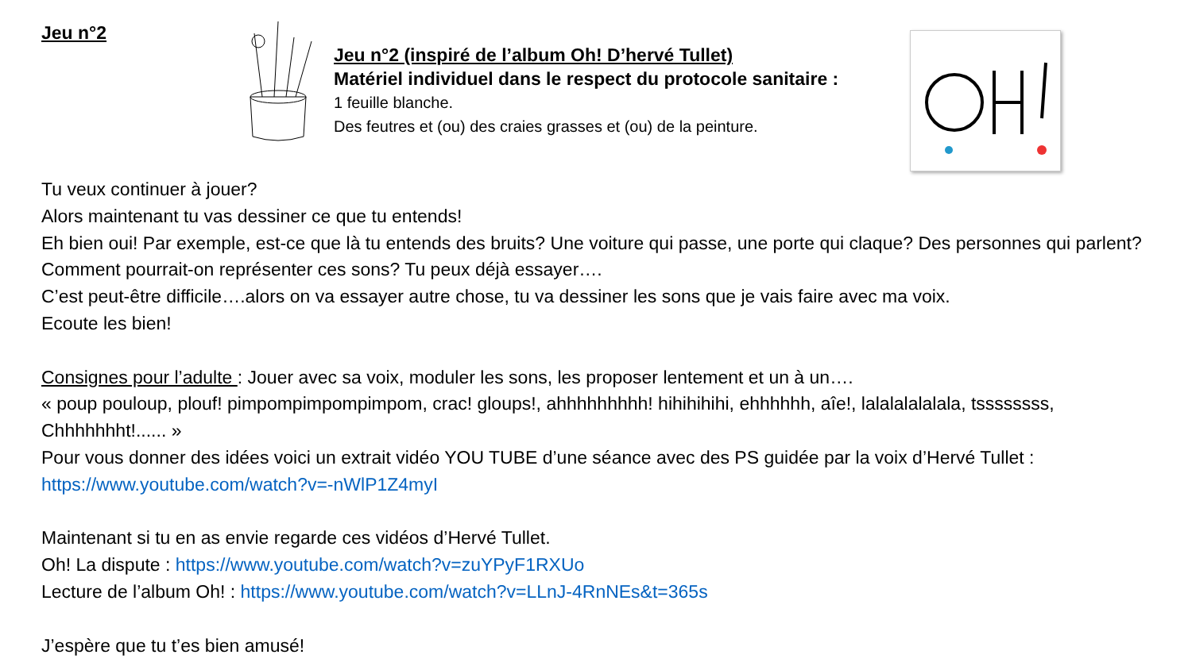Jeu n°2
Jeu n°2 (inspiré de l’album Oh! D’hervé Tullet)
Matériel individuel dans le respect du protocole sanitaire :
1 feuille blanche.
Des feutres et (ou) des craies grasses et (ou) de la peinture.
Tu veux continuer à jouer?
Alors maintenant tu vas dessiner ce que tu entends!
Eh bien oui! Par exemple, est-ce que là tu entends des bruits? Une voiture qui passe, une porte qui claque? Des personnes qui parlent? Comment pourrait-on représenter ces sons? Tu peux déjà essayer….
C’est peut-être difficile….alors on va essayer autre chose, tu va dessiner les sons que je vais faire avec ma voix.
Ecoute les bien!
Consignes pour l’adulte : Jouer avec sa voix, moduler les sons, les proposer lentement et un à un….
« poup pouloup, plouf! pimpompimpompimpom, crac! gloups!, ahhhhhhhhh! hihihihihi, ehhhhhh, aîe!, lalalalalalala, tssssssss, Chhhhhhht!...... »
Pour vous donner des idées voici un extrait vidéo YOU TUBE d’une séance avec des PS guidée par la voix d’Hervé Tullet : https://www.youtube.com/watch?v=-nWlP1Z4myI
Maintenant si tu en as envie regarde ces vidéos d’Hervé Tullet.
Oh! La dispute : https://www.youtube.com/watch?v=zuYPyF1RXUo
Lecture de l’album Oh! : https://www.youtube.com/watch?v=LLnJ-4RnNEs&t=365s
J’espère que tu t’es bien amusé!